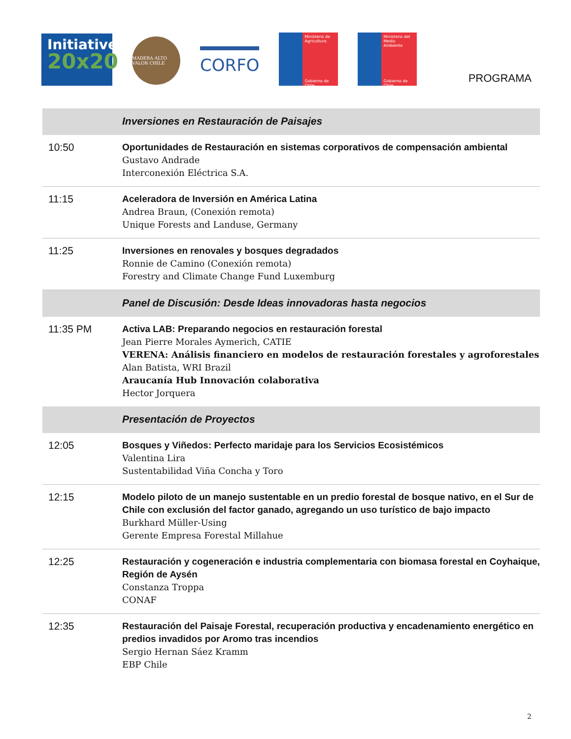Initiative
20x20
MADERA ALTO VALOR CHILE
CORFO
Ministerio de Agricultura
Gobierno de Chile
Ministerio del Medio Ambiente
Gobierno de Chile
PROGRAMA
| | Inversiones en Restauración de Paisajes |
| 10:50 | Oportunidades de Restauración en sistemas corporativos de compensación ambiental Gustavo Andrade Interconexión Eléctrica S.A. |
| 11:15 | Aceleradora de Inversión en América Latina Andrea Braun, (Conexión remota) Unique Forests and Landuse, Germany |
| 11:25 | Inversiones en renovales y bosques degradados Ronnie de Camino (Conexión remota) Forestry and Climate Change Fund Luxemburg |
| | Panel de Discusión: Desde Ideas innovadoras hasta negocios |
| 11:35 PM | Activa LAB: Preparando negocios en restauración forestal Jean Pierre Morales Aymerich, CATIE VERENA: Análisis financiero en modelos de restauración forestales y agroforestales Alan Batista, WRI Brazil Araucanía Hub Innovación colaborativa Hector Jorquera |
| | Presentación de Proyectos |
| 12:05 | Bosques y Viñedos: Perfecto maridaje para los Servicios Ecosistémicos Valentina Lira Sustentabilidad Viña Concha y Toro |
| 12:15 | Modelo piloto de un manejo sustentable en un predio forestal de bosque nativo, en el Sur de Chile con exclusión del factor ganado, agregando un uso turístico de bajo impacto Burkhard Müller-Using Gerente Empresa Forestal Millahue |
| 12:25 | Restauración y cogeneración e industria complementaria con biomasa forestal en Coyhaique, Región de Aysén Constanza Troppa CONAF |
| 12:35 | Restauración del Paisaje Forestal, recuperación productiva y encadenamiento energético en predios invadidos por Aromo tras incendios Sergio Hernan Sáez Kramm EBP Chile |
2